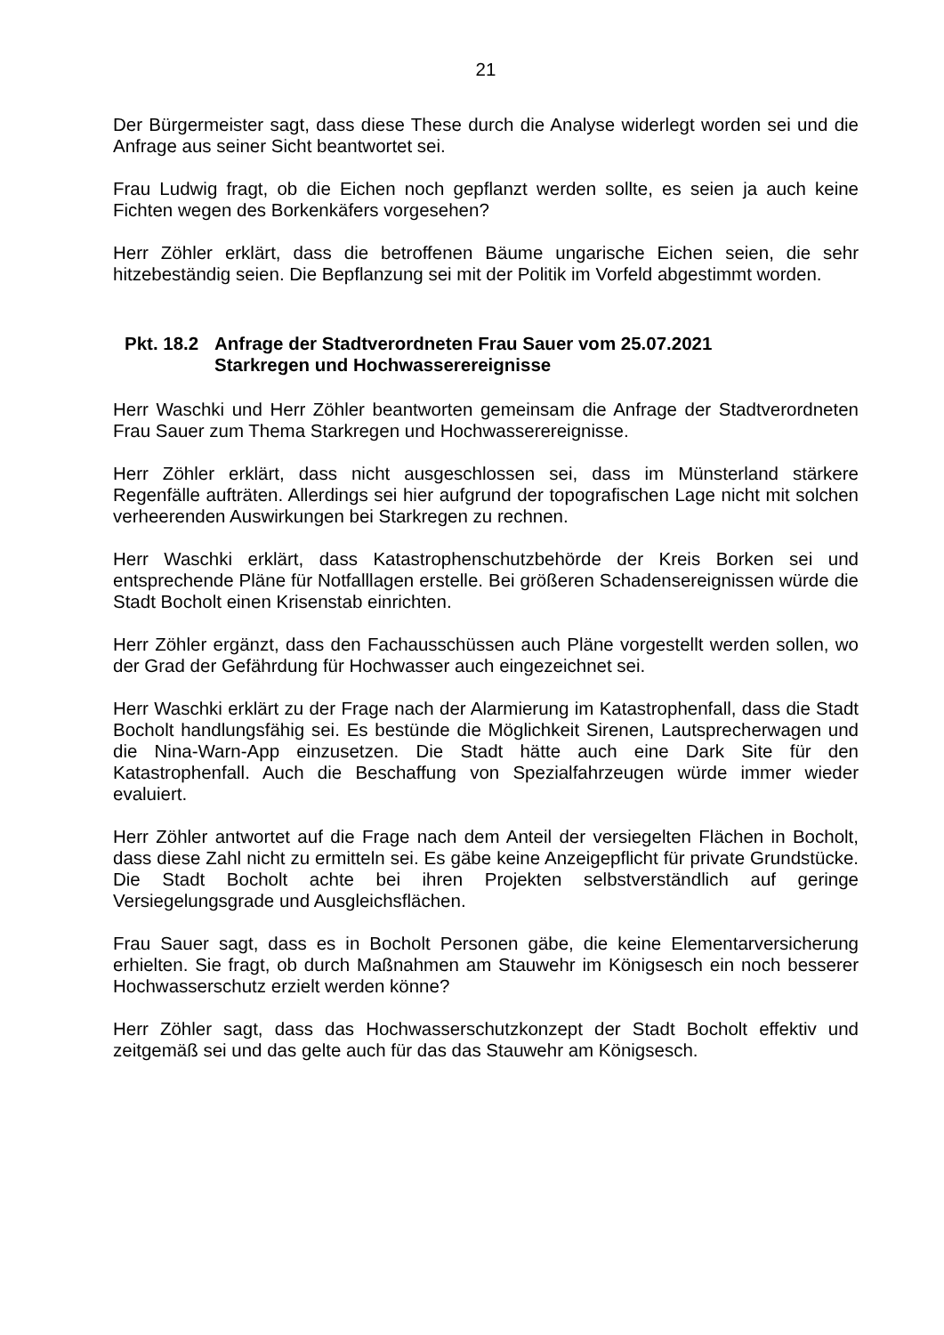21
Der Bürgermeister sagt, dass diese These durch die Analyse widerlegt worden sei und die Anfrage aus seiner Sicht beantwortet sei.
Frau Ludwig fragt, ob die Eichen noch gepflanzt werden sollte, es seien ja auch keine Fichten wegen des Borkenkäfers vorgesehen?
Herr Zöhler erklärt, dass die betroffenen Bäume ungarische Eichen seien, die sehr hitzebeständig seien. Die Bepflanzung sei mit der Politik im Vorfeld abgestimmt worden.
Pkt. 18.2
Anfrage der Stadtverordneten Frau Sauer vom 25.07.2021
Starkregen und Hochwasserereignisse
Herr Waschki und Herr Zöhler beantworten gemeinsam die Anfrage der Stadtverordneten Frau Sauer zum Thema Starkregen und Hochwasserereignisse.
Herr Zöhler erklärt, dass nicht ausgeschlossen sei, dass im Münsterland stärkere Regenfälle aufträten. Allerdings sei hier aufgrund der topografischen Lage nicht mit solchen verheerenden Auswirkungen bei Starkregen zu rechnen.
Herr Waschki erklärt, dass Katastrophenschutzbehörde der Kreis Borken sei und entsprechende Pläne für Notfalllagen erstelle. Bei größeren Schadensereignissen würde die Stadt Bocholt einen Krisenstab einrichten.
Herr Zöhler ergänzt, dass den Fachausschüssen auch Pläne vorgestellt werden sollen, wo der Grad der Gefährdung für Hochwasser auch eingezeichnet sei.
Herr Waschki erklärt zu der Frage nach der Alarmierung im Katastrophenfall, dass die Stadt Bocholt handlungsfähig sei. Es bestünde die Möglichkeit Sirenen, Lautsprecherwagen und die Nina-Warn-App einzusetzen. Die Stadt hätte auch eine Dark Site für den Katastrophenfall. Auch die Beschaffung von Spezialfahrzeugen würde immer wieder evaluiert.
Herr Zöhler antwortet auf die Frage nach dem Anteil der versiegelten Flächen in Bocholt, dass diese Zahl nicht zu ermitteln sei. Es gäbe keine Anzeigepflicht für private Grundstücke. Die Stadt Bocholt achte bei ihren Projekten selbstverständlich auf geringe Versiegelungsgrade und Ausgleichsflächen.
Frau Sauer sagt, dass es in Bocholt Personen gäbe, die keine Elementarversicherung erhielten. Sie fragt, ob durch Maßnahmen am Stauwehr im Königsesch ein noch besserer Hochwasserschutz erzielt werden könne?
Herr Zöhler sagt, dass das Hochwasserschutzkonzept der Stadt Bocholt effektiv und zeitgemäß sei und das gelte auch für das das Stauwehr am Königsesch.